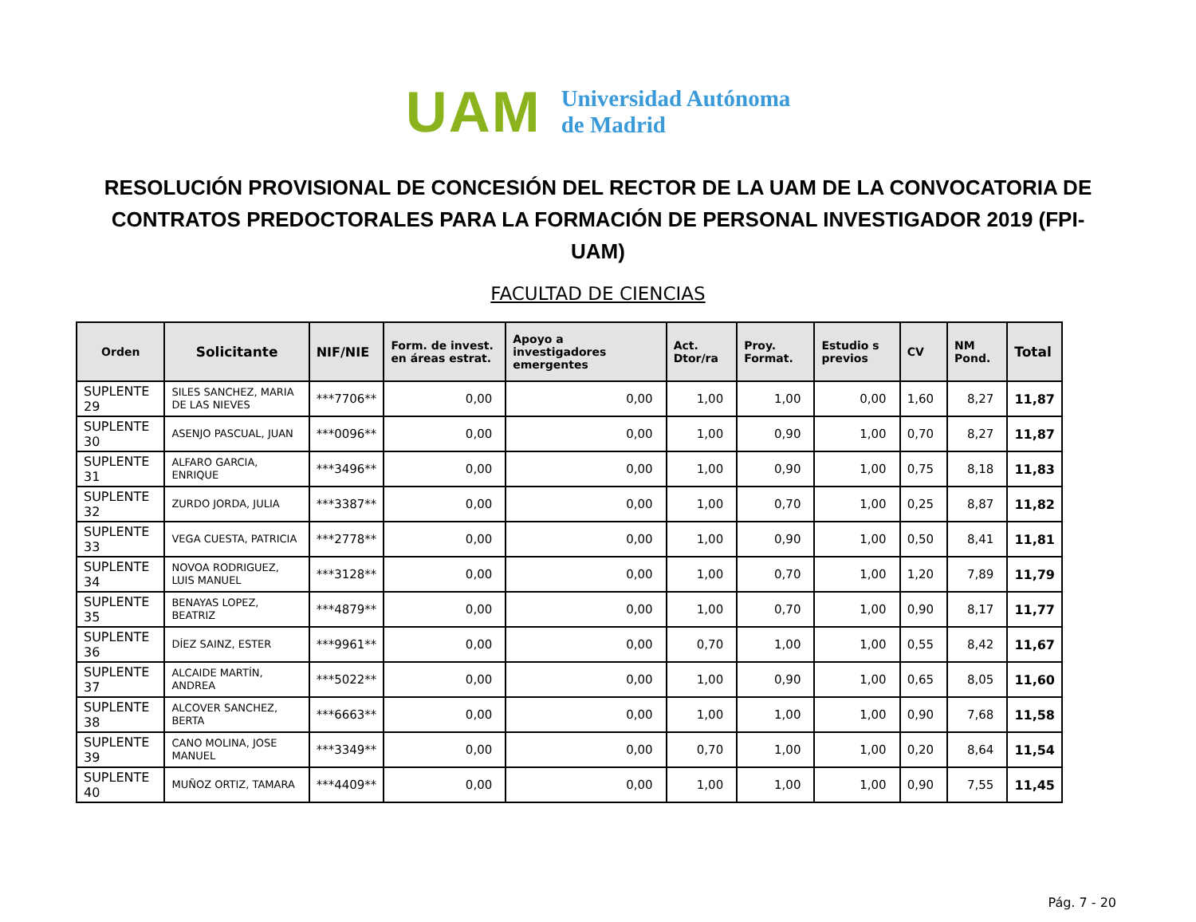UAM
Universidad Autónoma
de Madrid
RESOLUCIÓN PROVISIONAL DE CONCESIÓN DEL RECTOR DE LA UAM DE LA CONVOCATORIA DE CONTRATOS PREDOCTORALES PARA LA FORMACIÓN DE PERSONAL INVESTIGADOR 2019 (FPI-UAM)
FACULTAD DE CIENCIAS
| Orden | Solicitante | NIF/NIE | Form. de invest. en áreas estrat. | Apoyo a investigadores emergentes | Act. Dtor/ra | Proy. Format. | Estudio s previos | CV | NM Pond. | Total |
| --- | --- | --- | --- | --- | --- | --- | --- | --- | --- | --- |
| SUPLENTE 29 | SILES SANCHEZ, MARIA DE LAS NIEVES | ***7706** | 0,00 | 0,00 | 1,00 | 1,00 | 0,00 | 1,60 | 8,27 | 11,87 |
| SUPLENTE 30 | ASENJO PASCUAL, JUAN | ***0096** | 0,00 | 0,00 | 1,00 | 0,90 | 1,00 | 0,70 | 8,27 | 11,87 |
| SUPLENTE 31 | ALFARO GARCIA, ENRIQUE | ***3496** | 0,00 | 0,00 | 1,00 | 0,90 | 1,00 | 0,75 | 8,18 | 11,83 |
| SUPLENTE 32 | ZURDO JORDA, JULIA | ***3387** | 0,00 | 0,00 | 1,00 | 0,70 | 1,00 | 0,25 | 8,87 | 11,82 |
| SUPLENTE 33 | VEGA CUESTA, PATRICIA | ***2778** | 0,00 | 0,00 | 1,00 | 0,90 | 1,00 | 0,50 | 8,41 | 11,81 |
| SUPLENTE 34 | NOVOA RODRIGUEZ, LUIS MANUEL | ***3128** | 0,00 | 0,00 | 1,00 | 0,70 | 1,00 | 1,20 | 7,89 | 11,79 |
| SUPLENTE 35 | BENAYAS LOPEZ, BEATRIZ | ***4879** | 0,00 | 0,00 | 1,00 | 0,70 | 1,00 | 0,90 | 8,17 | 11,77 |
| SUPLENTE 36 | DÍEZ SAINZ, ESTER | ***9961** | 0,00 | 0,00 | 0,70 | 1,00 | 1,00 | 0,55 | 8,42 | 11,67 |
| SUPLENTE 37 | ALCAIDE MARTÍN, ANDREA | ***5022** | 0,00 | 0,00 | 1,00 | 0,90 | 1,00 | 0,65 | 8,05 | 11,60 |
| SUPLENTE 38 | ALCOVER SANCHEZ, BERTA | ***6663** | 0,00 | 0,00 | 1,00 | 1,00 | 1,00 | 0,90 | 7,68 | 11,58 |
| SUPLENTE 39 | CANO MOLINA, JOSE MANUEL | ***3349** | 0,00 | 0,00 | 0,70 | 1,00 | 1,00 | 0,20 | 8,64 | 11,54 |
| SUPLENTE 40 | MUÑOZ ORTIZ, TAMARA | ***4409** | 0,00 | 0,00 | 1,00 | 1,00 | 1,00 | 0,90 | 7,55 | 11,45 |
Pág. 7 - 20